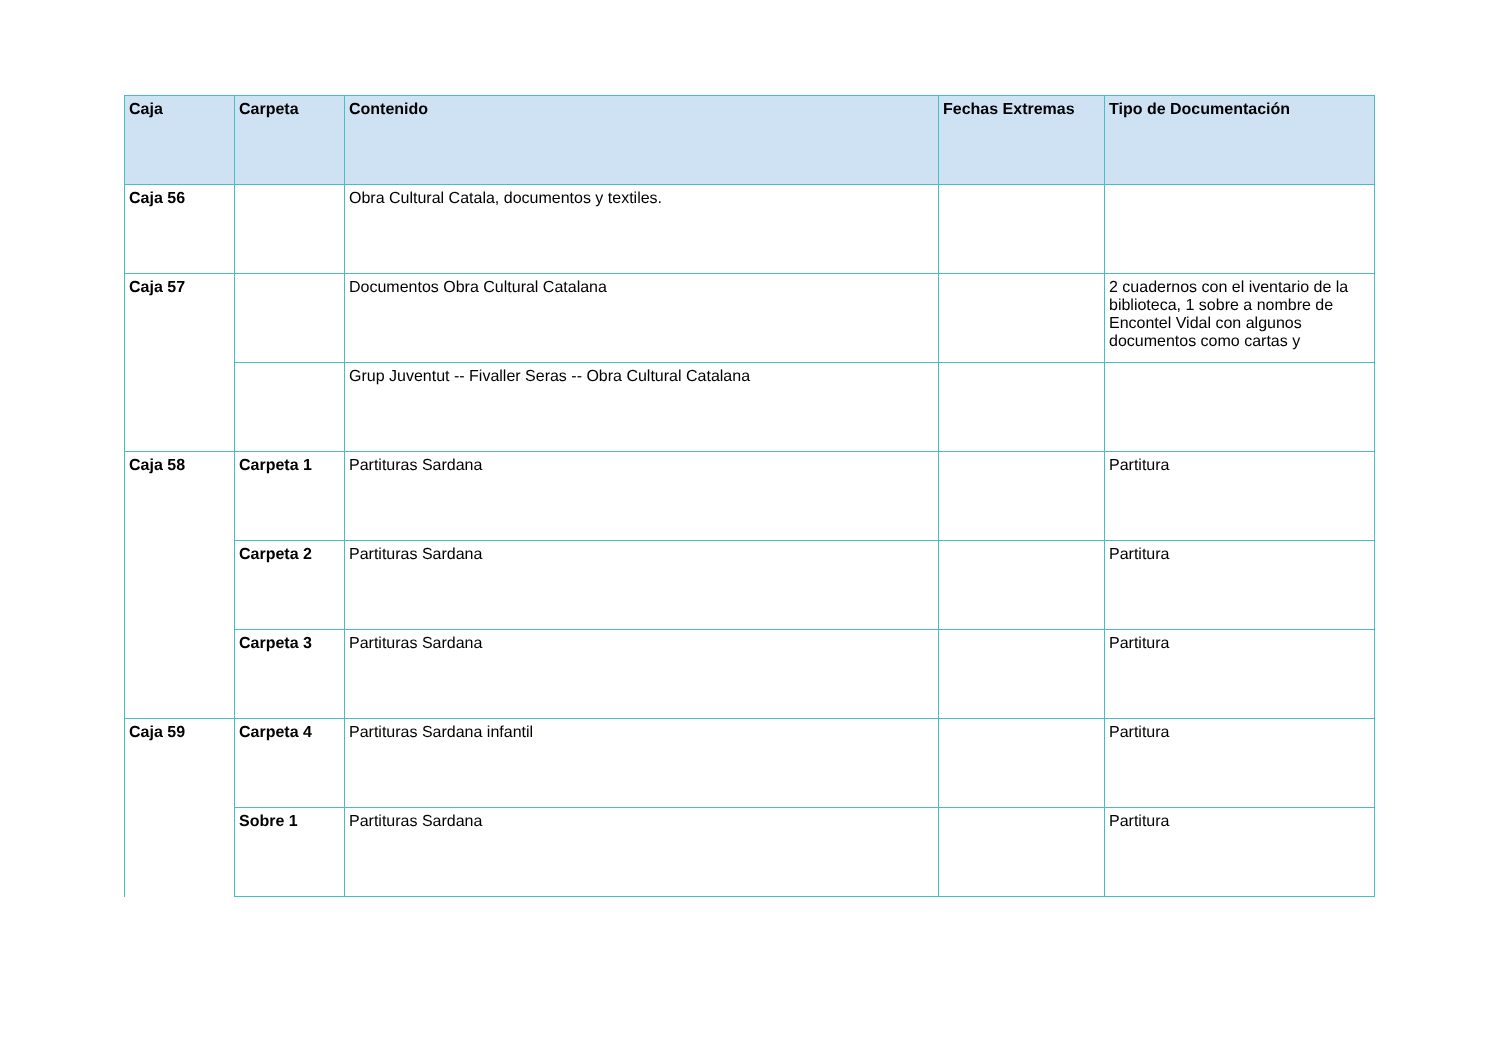| Caja | Carpeta | Contenido | Fechas Extremas | Tipo de Documentación |
| --- | --- | --- | --- | --- |
| Caja 56 | | Obra Cultural Catala, documentos y textiles. | | |
| Caja 57 | | Documentos Obra Cultural Catalana | | 2 cuadernos con el iventario de la biblioteca, 1 sobre a nombre de Encontel Vidal con algunos documentos como cartas y |
| | | Grup Juventut -- Fivaller Seras -- Obra Cultural Catalana | | |
| Caja 58 | Carpeta 1 | Partituras Sardana | | Partitura |
| | Carpeta 2 | Partituras Sardana | | Partitura |
| | Carpeta 3 | Partituras Sardana | | Partitura |
| Caja 59 | Carpeta 4 | Partituras Sardana infantil | | Partitura |
| | Sobre 1 | Partituras Sardana | | Partitura |